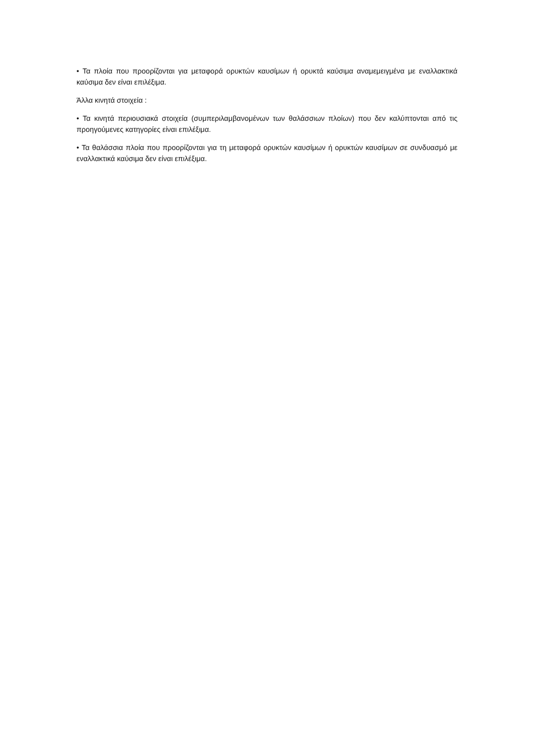• Τα πλοία που προορίζονται για μεταφορά ορυκτών καυσίμων ή ορυκτά καύσιμα αναμεμειγμένα με εναλλακτικά καύσιμα δεν είναι επιλέξιμα.
Άλλα κινητά στοιχεία :
• Τα κινητά περιουσιακά στοιχεία (συμπεριλαμβανομένων των θαλάσσιων πλοίων) που δεν καλύπτονται από τις προηγούμενες κατηγορίες είναι επιλέξιμα.
• Τα θαλάσσια πλοία που προορίζονται για τη μεταφορά ορυκτών καυσίμων ή ορυκτών καυσίμων σε συνδυασμό με εναλλακτικά καύσιμα δεν είναι επιλέξιμα.